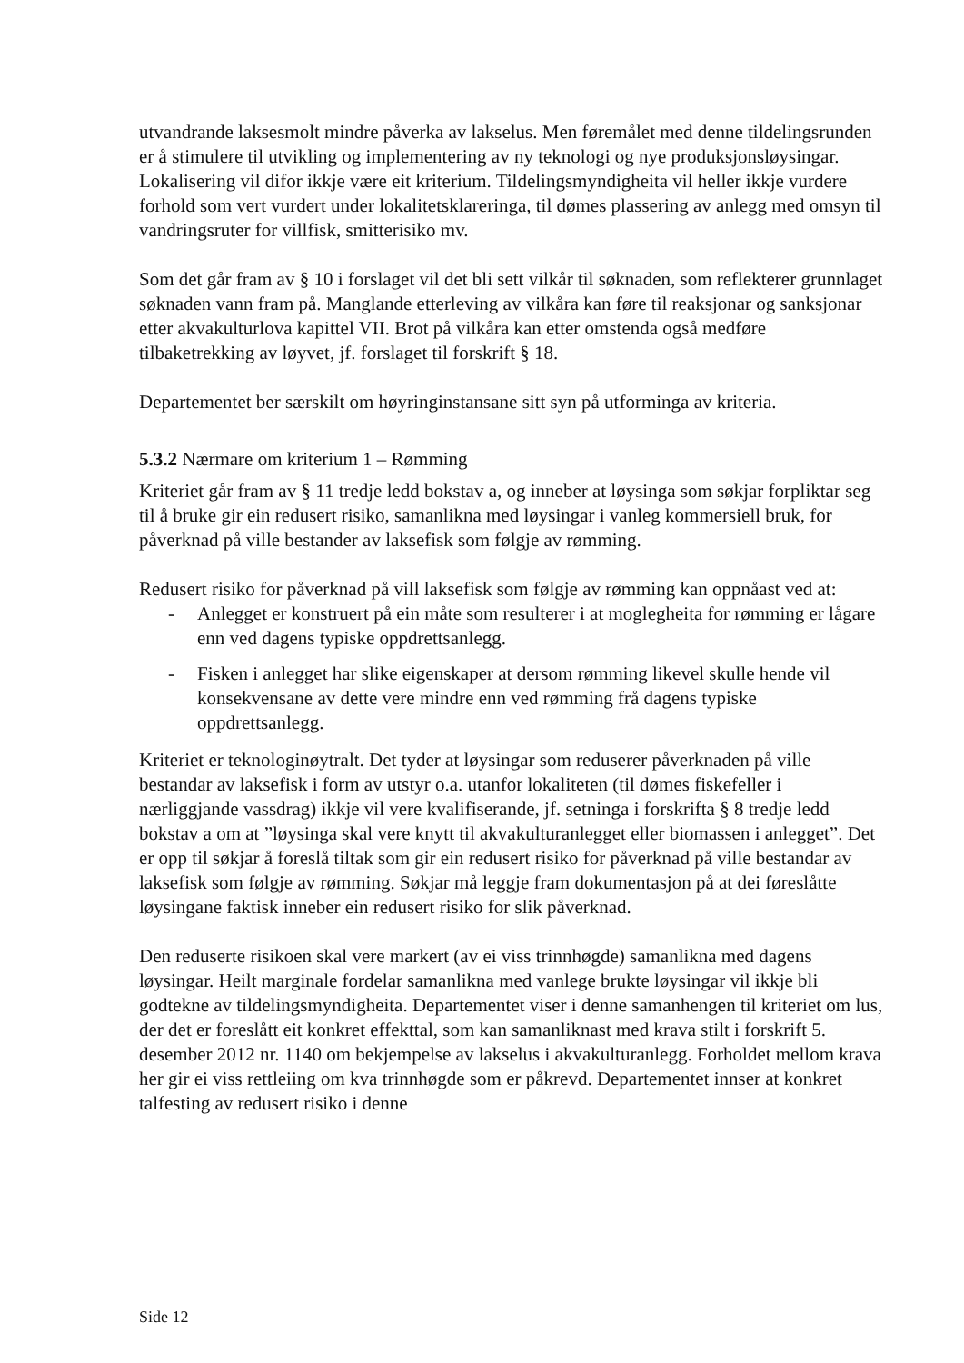utvandrande laksesmolt mindre påverka av lakselus. Men føremålet med denne tildelingsrunden er å stimulere til utvikling og implementering av ny teknologi og nye produksjonsløysingar. Lokalisering vil difor ikkje være eit kriterium. Tildelingsmyndigheita vil heller ikkje vurdere forhold som vert vurdert under lokalitetsklareringa, til dømes plassering av anlegg med omsyn til vandringsruter for villfisk, smitterisiko mv.
Som det går fram av § 10 i forslaget vil det bli sett vilkår til søknaden, som reflekterer grunnlaget søknaden vann fram på. Manglande etterleving av vilkåra kan føre til reaksjonar og sanksjonar etter akvakulturlova kapittel VII. Brot på vilkåra kan etter omstenda også medføre tilbaketrekking av løyvet, jf. forslaget til forskrift § 18.
Departementet ber særskilt om høyringinstansane sitt syn på utforminga av kriteria.
5.3.2 Nærmare om kriterium 1 – Rømming
Kriteriet går fram av § 11 tredje ledd bokstav a, og inneber at løysinga som søkjar forpliktar seg til å bruke gir ein redusert risiko, samanlikna med løysingar i vanleg kommersiell bruk, for påverknad på ville bestander av laksefisk som følgje av rømming.
Redusert risiko for påverknad på vill laksefisk som følgje av rømming kan oppnåast ved at:
- Anlegget er konstruert på ein måte som resulterer i at moglegheita for rømming er lågare enn ved dagens typiske oppdrettsanlegg.
- Fisken i anlegget har slike eigenskaper at dersom rømming likevel skulle hende vil konsekvensane av dette vere mindre enn ved rømming frå dagens typiske oppdrettsanlegg.
Kriteriet er teknologinøytralt. Det tyder at løysingar som reduserer påverknaden på ville bestandar av laksefisk i form av utstyr o.a. utanfor lokaliteten (til dømes fiskefeller i nærliggjande vassdrag) ikkje vil vere kvalifiserande, jf. setninga i forskrifta § 8 tredje ledd bokstav a om at ”løysinga skal vere knytt til akvakulturanlegget eller biomassen i anlegget”. Det er opp til søkjar å foreslå tiltak som gir ein redusert risiko for påverknad på ville bestandar av laksefisk som følgje av rømming. Søkjar må leggje fram dokumentasjon på at dei føreslåtte løysingane faktisk inneber ein redusert risiko for slik påverknad.
Den reduserte risikoen skal vere markert (av ei viss trinnhøgde) samanlikna med dagens løysingar. Heilt marginale fordelar samanlikna med vanlege brukte løysingar vil ikkje bli godtekne av tildelingsmyndigheita. Departementet viser i denne samanhengen til kriteriet om lus, der det er foreslått eit konkret effekttal, som kan samanliknast med krava stilt i forskrift 5. desember 2012 nr. 1140 om bekjempelse av lakselus i akvakulturanlegg. Forholdet mellom krava her gir ei viss rettleiing om kva trinnhøgde som er påkrevd. Departementet innser at konkret talfesting av redusert risiko i denne
Side 12